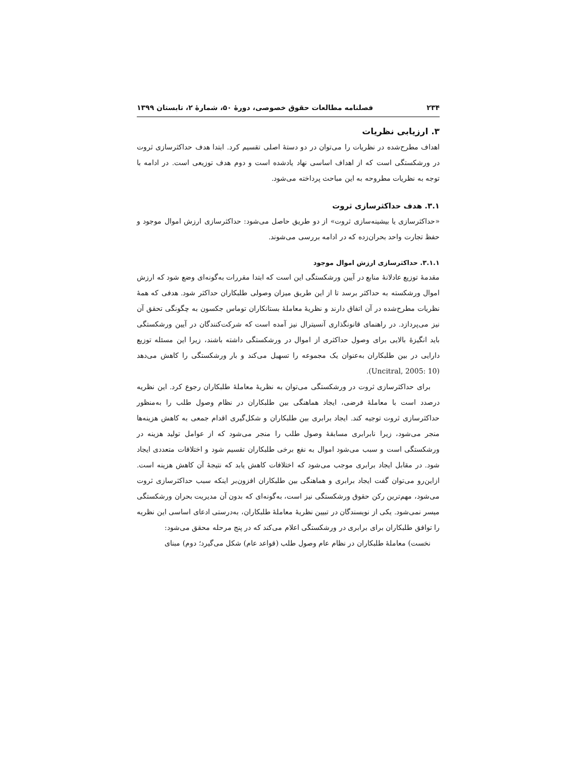۲۳۴ فصلنامه مطالعات حقوق خصوصی، دورهٔ ۵۰، شمارهٔ ۲، تابستان ۱۳۹۹
۳. ارزیابی نظریات
اهداف مطرح‌شده در نظریات را می‌توان در دو دستهٔ اصلی تقسیم کرد. ابتدا هدف حداکثرسازی ثروت در ورشکستگی است که از اهداف اساسی نهاد یادشده است و دوم هدف توزیعی است. در ادامه با توجه به نظریات مطروحه به این مباحث پرداخته می‌شود.
۳.۱. هدف حداکثرسازی ثروت
«حداکثرسازی یا بیشینه‌سازی ثروت» از دو طریق حاصل می‌شود: حداکثرسازی ارزش اموال موجود و حفظ تجارت واحد بحران‌زده که در ادامه بررسی می‌شوند.
۳.۱.۱. حداکثرسازی ارزش اموال موجود
مقدمهٔ توزیع عادلانهٔ منابع در آیین ورشکستگی این است که ابتدا مقررات به‌گونه‌ای وضع شود که ارزش اموال ورشکسته به حداکثر برسد تا از این طریق میزان وصولی طلبکاران حداکثر شود. هدفی که همهٔ نظریات مطرح‌شده در آن اتفاق دارند و نظریهٔ معاملهٔ بستانکاران توماس جکسون به چگونگی تحقق آن نیز می‌پردازد. در راهنمای قانونگذاری آنسیترال نیز آمده است که شرکت‌کنندگان در آیین ورشکستگی باید انگیزهٔ بالایی برای وصول حداکثری از اموال در ورشکستگی داشته باشند، زیرا این مسئله توزیع دارایی در بین طلبکاران به‌عنوان یک مجموعه را تسهیل می‌کند و بار ورشکستگی را کاهش می‌دهد (Uncitral, 2005: 10).
برای حداکثرسازی ثروت در ورشکستگی می‌توان به نظریهٔ معاملهٔ طلبکاران رجوع کرد. این نظریه درصدد است با معاملهٔ فرضی، ایجاد هماهنگی بین طلبکاران در نظام وصول طلب را به‌منظور حداکثرسازی ثروت توجیه کند. ایجاد برابری بین طلبکاران و شکل‌گیری اقدام جمعی به کاهش هزینه‌ها منجر می‌شود، زیرا نابرابری مسابقهٔ وصول طلب را منجر می‌شود که از عوامل تولید هزینه در ورشکستگی است و سبب می‌شود اموال به نفع برخی طلبکاران تقسیم شود و اختلافات متعددی ایجاد شود. در مقابل ایجاد برابری موجب می‌شود که اختلافات کاهش یابد که نتیجهٔ آن کاهش هزینه است. ازاین‌رو می‌توان گفت ایجاد برابری و هماهنگی بین طلبکاران افزون‌بر اینکه سبب حداکثرسازی ثروت می‌شود، مهم‌ترین رکن حقوق ورشکستگی نیز است، به‌گونه‌ای که بدون آن مدیریت بحران ورشکستگی میسر نمی‌شود. یکی از نویسندگان در تبیین نظریهٔ معاملهٔ طلبکاران، به‌درستی ادعای اساسی این نظریه را توافق طلبکاران برای برابری در ورشکستگی اعلام می‌کند که در پنج مرحله محقق می‌شود:
نخست) معاملهٔ طلبکاران در نظام عام وصول طلب (قواعد عام) شکل می‌گیرد؛ دوم) مبنای